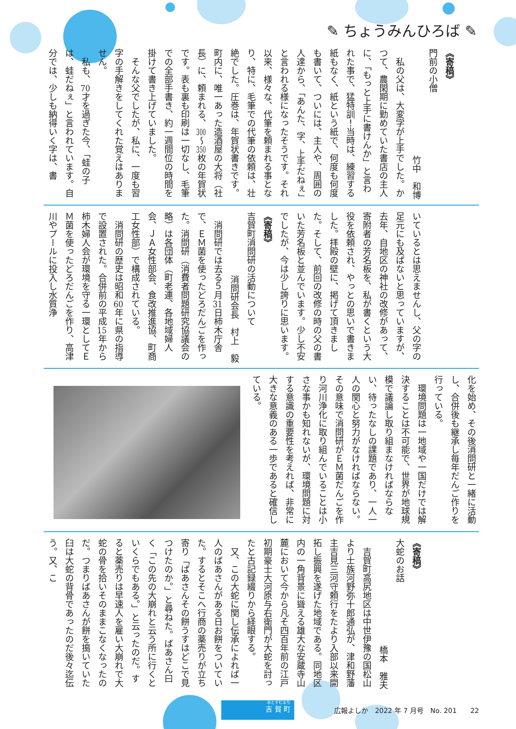✎ ちょうみんひろば ✎
《寄稿》
門前の小僧
竹中　和博
私の父は、大変字が上手でした。かつて、農閑期に勤めていた書店の主人に、「もっと上手に書けんか」と言われた事で、猛特訓！当時は、練習する紙もなく、紙という紙で、何度も何度も書いて、ついには、主人や、周囲の人達から、「あんた、字、上手だねぇ」と言われる様になったそうです。それ以来、様々な、代筆を頼まれる事となり、特に、毛筆での代筆の依頼は、壮絶でした。圧巻は、年賀状書きです。町内に、唯一あった造酒屋の大将（社長）に、頼まれる、300～350枚の年賀状です。表も裏も印刷は一切なし、毛筆での全部手書き、約一週間位の時間を掛けて書き上げていました。
そんな父でしたが、私に、一度も習字の手解きをしてくれた覚えはありません。
私も、70才を過ぎた今、「蛙の子は、蛙だねぇ」と言われています。自分では、少しも納得いく字は、書
いているとは思えませんし、父の字の足元にも及ばないと思っていますが、去年、自地区の神社の改修があって、寄附者の芳名板を、私が書くという大役を依頼され、やっとの思いで書きました。拝殿の壁に、掲げて頂きました。そして、前回の改修の時の父の書いた芳名板と並んでいます。少し不安でしたが、今は少し誇りに思います。
《寄稿》
吉賀町消問研の活動について
消問研会長　村上　毅
消問研では去る５月31日柿木庁舎で、ＥＭ菌を使ったどろだんごを作った。消問研（消費者問題研究協議会の略）は各団体（町老連、各地域婦人会、ＪＡ女性部会、食改推進協、町商工女性部）で構成されている。
消問研の歴史は昭和60年に県の指導で設置された。合併前の平成15年から柿木婦人会が環境を守る一環としてＥＭ菌を使ったどろだんごを作り、高津川やプールに投入し水質浄
化を始め、その後消問研と一緒に活動し、合併後も継承し毎年だんご作りを行っている。
環境問題は一地域や一国だけでは解決することは不可能で、世界が地球規模で議論し取り組まなければならない、待ったなしの課題であり、一人一人の関心と努力がなければならない。その意味で消問研がＥＭ菌だんごを作り河川浄化に取り組んでいることは小さな事かも知れないが、環境問題に対する意識の重要性を考えれば、非常に大きな意義のある一歩であると確信している。
《寄稿》
大蛇のお話
橋本　雅夫
吉賀町高尻地区は中世伊豫の国松山より士族河野弥十郎通弘が、津和野藩主吉見三河守頼行をたより入部以来開拓し振興を遂げた地域である。同地区内の一角背景に聳える雄大な安蔵寺山麓において今から凡そ四百年前の江戸初期豪士大河原与右衛門が大蛇を討ったと古記録綴りから経眼する。
又、この大蛇に関し伝承によれば一人のばあさんがある日お餅をついていた。するとそこへ行商の薬売りが立ち寄り「ばあさんその餅うすはどこで見つけたのか。」と尋ねた。ばあさん曰く「この先の大崩れと云う所に行くといくらでもある。」と云ったのだ。すると薬売りは早速人を雇い大崩れで大蛇の骨を拾いそのままこなくなったのだ。つまりばあさんが餅を搗いていた臼は大蛇の背骨であったのだ後々迄伝う。又、こ
水とすむまち
吉 賀 町
広報よしか　2022 年 7 月号　No. 201　　22